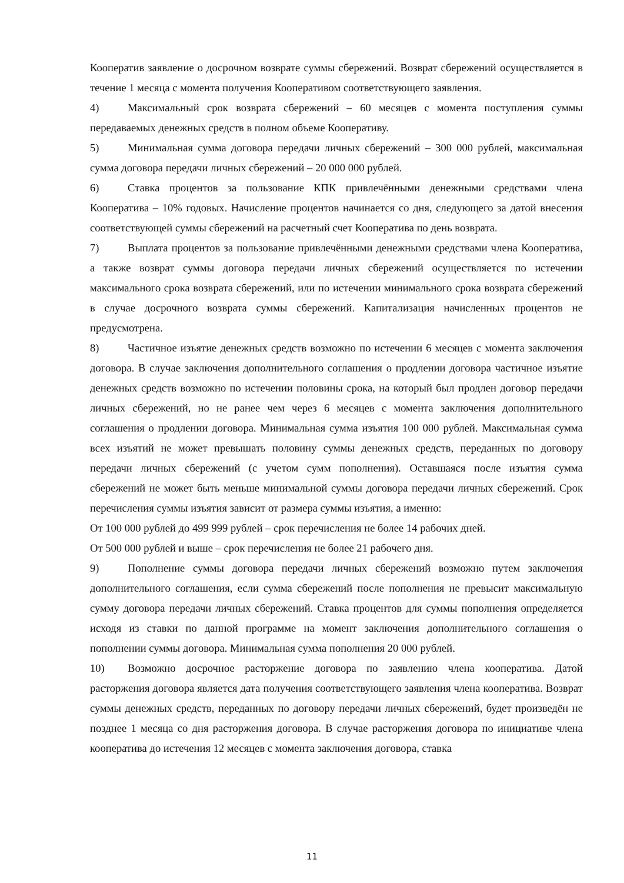Кооператив заявление о досрочном возврате суммы сбережений. Возврат сбережений осуществляется в течение 1 месяца с момента получения Кооперативом соответствующего заявления.
4) Максимальный срок возврата сбережений – 60 месяцев с момента поступления суммы передаваемых денежных средств в полном объеме Кооперативу.
5) Минимальная сумма договора передачи личных сбережений – 300 000 рублей, максимальная сумма договора передачи личных сбережений – 20 000 000 рублей.
6) Ставка процентов за пользование КПК привлечёнными денежными средствами члена Кооператива – 10% годовых. Начисление процентов начинается со дня, следующего за датой внесения соответствующей суммы сбережений на расчетный счет Кооператива по день возврата.
7) Выплата процентов за пользование привлечёнными денежными средствами члена Кооператива, а также возврат суммы договора передачи личных сбережений осуществляется по истечении максимального срока возврата сбережений, или по истечении минимального срока возврата сбережений в случае досрочного возврата суммы сбережений. Капитализация начисленных процентов не предусмотрена.
8) Частичное изъятие денежных средств возможно по истечении 6 месяцев с момента заключения договора. В случае заключения дополнительного соглашения о продлении договора частичное изъятие денежных средств возможно по истечении половины срока, на который был продлен договор передачи личных сбережений, но не ранее чем через 6 месяцев с момента заключения дополнительного соглашения о продлении договора. Минимальная сумма изъятия 100 000 рублей. Максимальная сумма всех изъятий не может превышать половину суммы денежных средств, переданных по договору передачи личных сбережений (с учетом сумм пополнения). Оставшаяся после изъятия сумма сбережений не может быть меньше минимальной суммы договора передачи личных сбережений. Срок перечисления суммы изъятия зависит от размера суммы изъятия, а именно:
От 100 000 рублей до 499 999 рублей – срок перечисления не более 14 рабочих дней.
От 500 000 рублей и выше – срок перечисления не более 21 рабочего дня.
9) Пополнение суммы договора передачи личных сбережений возможно путем заключения дополнительного соглашения, если сумма сбережений после пополнения не превысит максимальную сумму договора передачи личных сбережений. Ставка процентов для суммы пополнения определяется исходя из ставки по данной программе на момент заключения дополнительного соглашения о пополнении суммы договора. Минимальная сумма пополнения 20 000 рублей.
10) Возможно досрочное расторжение договора по заявлению члена кооператива. Датой расторжения договора является дата получения соответствующего заявления члена кооператива. Возврат суммы денежных средств, переданных по договору передачи личных сбережений, будет произведён не позднее 1 месяца со дня расторжения договора. В случае расторжения договора по инициативе члена кооператива до истечения 12 месяцев с момента заключения договора, ставка
11